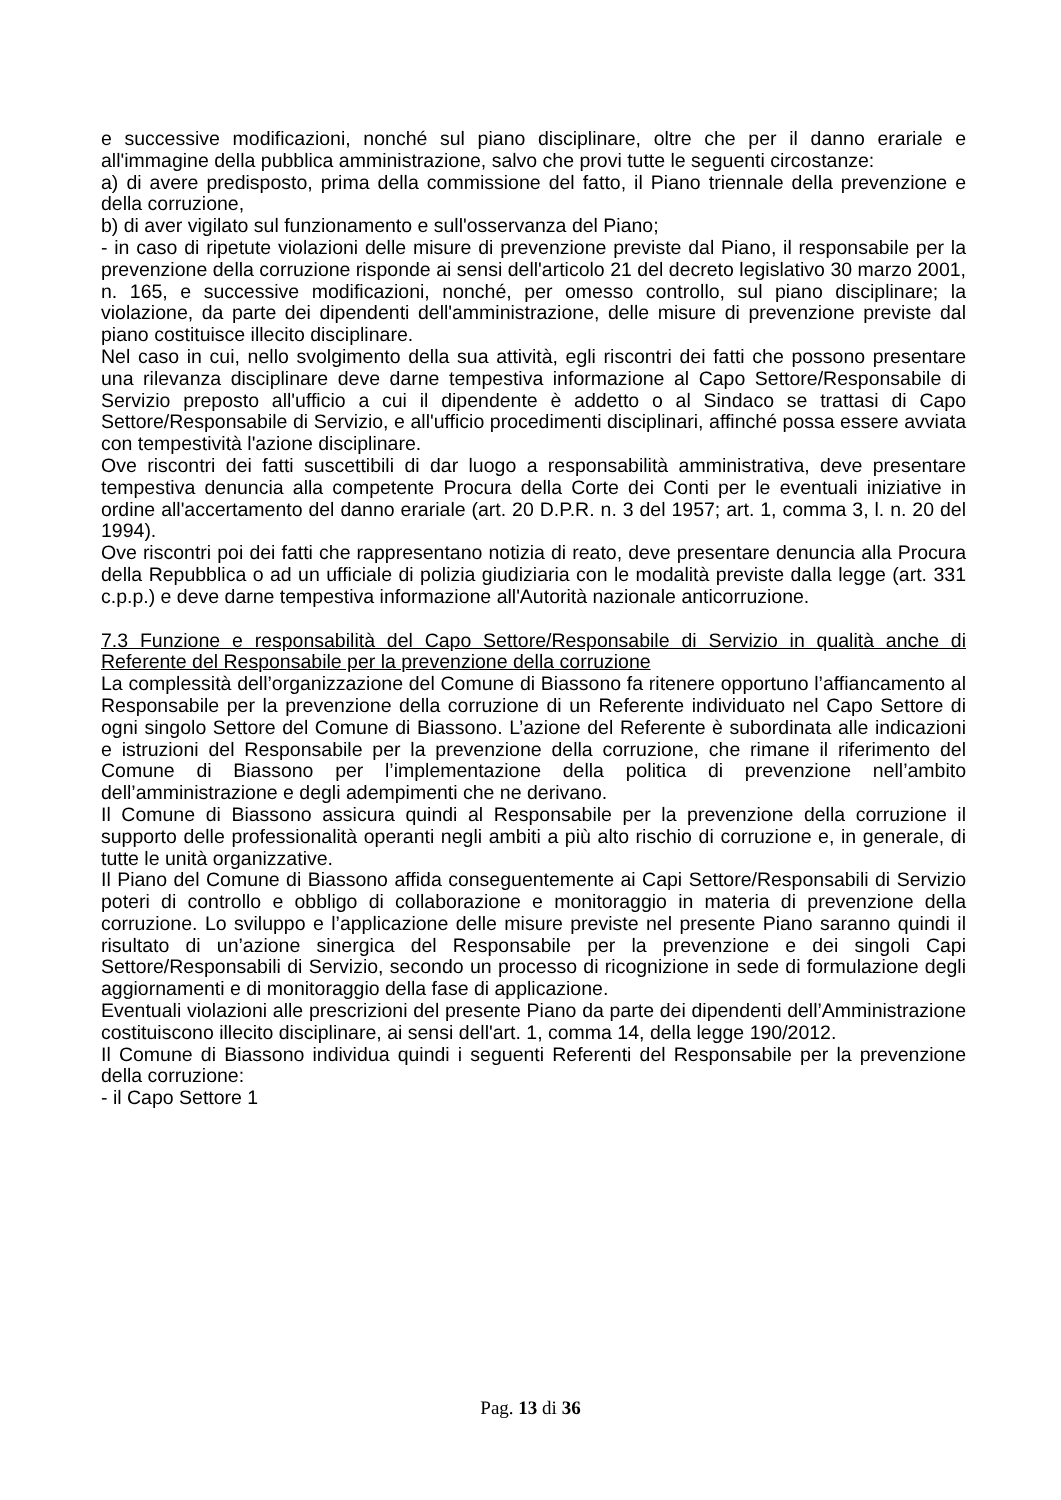e successive modificazioni, nonché sul piano disciplinare, oltre che per il danno erariale e all'immagine della pubblica amministrazione, salvo che provi tutte le seguenti circostanze:
a) di avere predisposto, prima della commissione del fatto, il Piano triennale della prevenzione e della corruzione,
b) di aver vigilato sul funzionamento e sull'osservanza del Piano;
- in caso di ripetute violazioni delle misure di prevenzione previste dal Piano, il responsabile per la prevenzione della corruzione risponde ai sensi dell'articolo 21 del decreto legislativo 30 marzo 2001, n. 165, e successive modificazioni, nonché, per omesso controllo, sul piano disciplinare; la violazione, da parte dei dipendenti dell'amministrazione, delle misure di prevenzione previste dal piano costituisce illecito disciplinare.
Nel caso in cui, nello svolgimento della sua attività, egli riscontri dei fatti che possono presentare una rilevanza disciplinare deve darne tempestiva informazione al Capo Settore/Responsabile di Servizio preposto all'ufficio a cui il dipendente è addetto o al Sindaco se trattasi di Capo Settore/Responsabile di Servizio, e all'ufficio procedimenti disciplinari, affinché possa essere avviata con tempestività l'azione disciplinare.
Ove riscontri dei fatti suscettibili di dar luogo a responsabilità amministrativa, deve presentare tempestiva denuncia alla competente Procura della Corte dei Conti per le eventuali iniziative in ordine all'accertamento del danno erariale (art. 20 D.P.R. n. 3 del 1957; art. 1, comma 3, l. n. 20 del 1994).
Ove riscontri poi dei fatti che rappresentano notizia di reato, deve presentare denuncia alla Procura della Repubblica o ad un ufficiale di polizia giudiziaria con le modalità previste dalla legge (art. 331 c.p.p.) e deve darne tempestiva informazione all'Autorità nazionale anticorruzione.
7.3 Funzione e responsabilità del Capo Settore/Responsabile di Servizio in qualità anche di Referente del Responsabile per la prevenzione della corruzione
La complessità dell’organizzazione del Comune di Biassono fa ritenere opportuno l’affiancamento al Responsabile per la prevenzione della corruzione di un Referente individuato nel Capo Settore di ogni singolo Settore del Comune di Biassono. L’azione del Referente è subordinata alle indicazioni e istruzioni del Responsabile per la prevenzione della corruzione, che rimane il riferimento del Comune di Biassono per l’implementazione della politica di prevenzione nell’ambito dell’amministrazione e degli adempimenti che ne derivano.
Il Comune di Biassono assicura quindi al Responsabile per la prevenzione della corruzione il supporto delle professionalità operanti negli ambiti a più alto rischio di corruzione e, in generale, di tutte le unità organizzative.
Il Piano del Comune di Biassono affida conseguentemente ai Capi Settore/Responsabili di Servizio poteri di controllo e obbligo di collaborazione e monitoraggio in materia di prevenzione della corruzione. Lo sviluppo e l’applicazione delle misure previste nel presente Piano saranno quindi il risultato di un’azione sinergica del Responsabile per la prevenzione e dei singoli Capi Settore/Responsabili di Servizio, secondo un processo di ricognizione in sede di formulazione degli aggiornamenti e di monitoraggio della fase di applicazione.
Eventuali violazioni alle prescrizioni del presente Piano da parte dei dipendenti dell’Amministrazione costituiscono illecito disciplinare, ai sensi dell'art. 1, comma 14, della legge 190/2012.
Il Comune di Biassono individua quindi i seguenti Referenti del Responsabile per la prevenzione della corruzione:
- il Capo Settore 1
Pag. 13 di 36